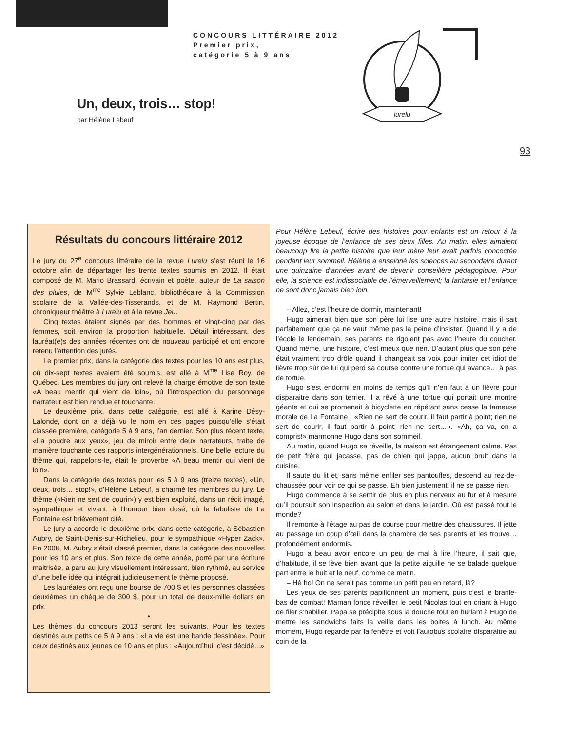CONCOURS LITTÉRAIRE 2012
Premier prix,
catégorie 5 à 9 ans
lurelu
Un, deux, trois… stop!
par Hélène Lebeuf
93
Résultats du concours littéraire 2012
Le jury du 27<sup>e</sup> concours littéraire de la revue Lurelu s’est réuni le 16 octobre afin de départager les trente textes soumis en 2012. Il était composé de M. Mario Brassard, écrivain et poète, auteur de La saison des pluies, de M<sup>me</sup> Sylvie Leblanc, bibliothécaire à la Commission scolaire de la Vallée-des-Tisserands, et de M. Raymond Bertin, chroniqueur théâtre à Lurelu et à la revue Jeu.
Cinq textes étaient signés par des hommes et vingt-cinq par des femmes, soit environ la proportion habituelle. Détail intéressant, des lauréat(e)s des années récentes ont de nouveau participé et ont encore retenu l’attention des jurés.
Le premier prix, dans la catégorie des textes pour les 10 ans est plus, où dix-sept textes avaient été soumis, est allé à M<sup>me</sup> Lise Roy, de Québec. Les membres du jury ont relevé la charge émotive de son texte «A beau mentir qui vient de loin», où l’introspection du personnage narrateur est bien rendue et touchante.
Le deuxième prix, dans cette catégorie, est allé à Karine Désy-Lalonde, dont on a déjà vu le nom en ces pages puisqu’elle s’était classée première, catégorie 5 à 9 ans, l’an dernier. Son plus récent texte, «La poudre aux yeux», jeu de miroir entre deux narrateurs, traite de manière touchante des rapports intergénérationnels. Une belle lecture du thème qui, rappelons-le, était le proverbe «A beau mentir qui vient de loin».
Dans la catégorie des textes pour les 5 à 9 ans (treize textes), «Un, deux, trois… stop!», d’Hélène Lebeuf, a charmé les membres du jury. Le thème («Rien ne sert de courir») y est bien exploité, dans un récit imagé, sympathique et vivant, à l’humour bien dosé, où le fabuliste de La Fontaine est brièvement cité.
Le jury a accordé le deuxième prix, dans cette catégorie, à Sébastien Aubry, de Saint-Denis-sur-Richelieu, pour le sympathique «Hyper Zack». En 2008, M. Aubry s’était classé premier, dans la catégorie des nouvelles pour les 10 ans et plus. Son texte de cette année, porté par une écriture maitrisée, a paru au jury visuellement intéressant, bien rythmé, au service d’une belle idée qui intégrait judicieusement le thème proposé.
Les lauréates ont reçu une bourse de 700 $ et les personnes classées deuxièmes un chèque de 300 $, pour un total de deux-mille dollars en prix.
•
Les thèmes du concours 2013 seront les suivants. Pour les textes destinés aux petits de 5 à 9 ans : «La vie est une bande dessinée». Pour ceux destinés aux jeunes de 10 ans et plus : «Aujourd’hui, c’est décidé...»
Pour Hélène Lebeuf, écrire des histoires pour enfants est un retour à la joyeuse époque de l’enfance de ses deux filles. Au matin, elles aimaient beaucoup lire la petite histoire que leur mère leur avait parfois concoctée pendant leur sommeil. Hélène a enseigné les sciences au secondaire durant une quinzaine d’années avant de devenir conseillère pédagogique. Pour elle, la science est indissociable de l’émerveillement; la fantaisie et l’enfance ne sont donc jamais bien loin.
– Allez, c’est l’heure de dormir, maintenant!
Hugo aimerait bien que son père lui lise une autre histoire, mais il sait parfaitement que ça ne vaut même pas la peine d’insister. Quand il y a de l’école le lendemain, ses parents ne rigolent pas avec l’heure du coucher. Quand même, une histoire, c’est mieux que rien. D’autant plus que son père était vraiment trop drôle quand il changeait sa voix pour imiter cet idiot de lièvre trop sûr de lui qui perd sa course contre une tortue qui avance… à pas de tortue.
Hugo s’est endormi en moins de temps qu’il n’en faut à un lièvre pour disparaitre dans son terrier. Il a rêvé à une tortue qui portait une montre géante et qui se promenait à bicyclette en répétant sans cesse la fameuse morale de La Fontaine : «Rien ne sert de courir, il faut partir à point; rien ne sert de courir, il faut partir à point; rien ne sert…». «Ah, ça va, on a compris!» marmonne Hugo dans son sommeil.
Au matin, quand Hugo se réveille, la maison est étrangement calme. Pas de petit frère qui jacasse, pas de chien qui jappe, aucun bruit dans la cuisine.
Il saute du lit et, sans même enfiler ses pantoufles, descend au rez-de-chaussée pour voir ce qui se passe. Eh bien justement, il ne se passe rien.
Hugo commence à se sentir de plus en plus nerveux au fur et à mesure qu’il poursuit son inspection au salon et dans le jardin. Où est passé tout le monde?
Il remonte à l’étage au pas de course pour mettre des chaussures. Il jette au passage un coup d’œil dans la chambre de ses parents et les trouve… profondément endormis.
Hugo a beau avoir encore un peu de mal à lire l’heure, il sait que, d’habitude, il se lève bien avant que la petite aiguille ne se balade quelque part entre le huit et le neuf, comme ce matin.
– Hé ho! On ne serait pas comme un petit peu en retard, là?
Les yeux de ses parents papillonnent un moment, puis c’est le branle-bas de combat! Maman fonce réveiller le petit Nicolas tout en criant à Hugo de filer s’habiller. Papa se précipite sous la douche tout en hurlant à Hugo de mettre les sandwichs faits la veille dans les boites à lunch. Au même moment, Hugo regarde par la fenêtre et voit l’autobus scolaire disparaitre au coin de la